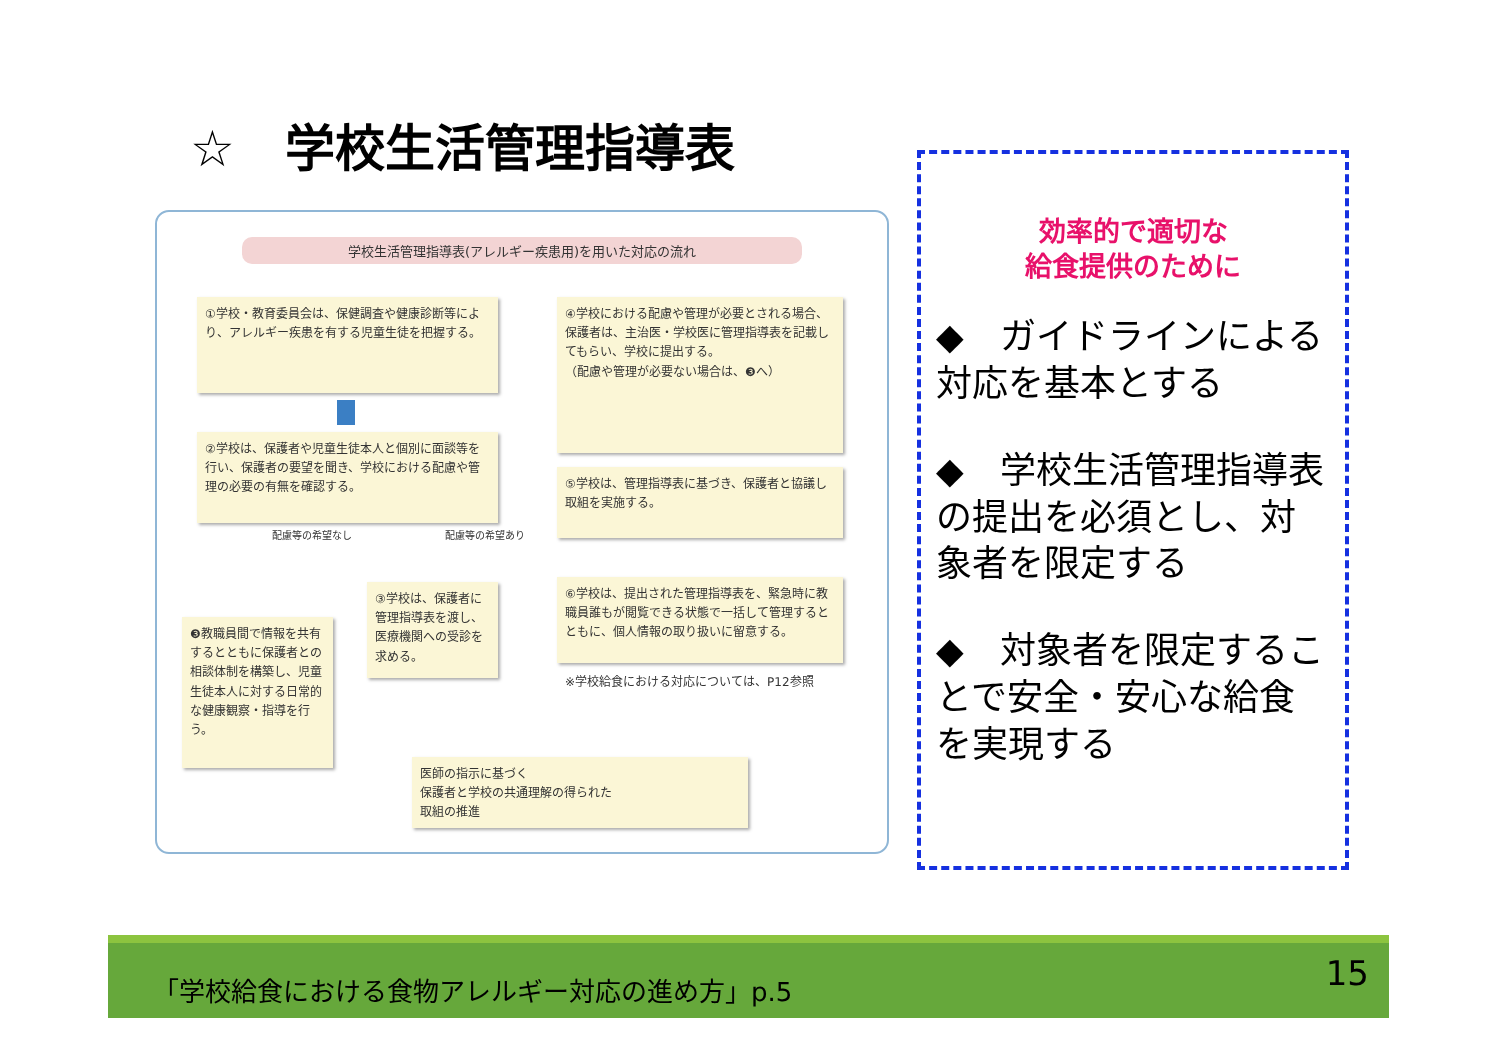☆　学校生活管理指導表
学校生活管理指導表(アレルギー疾患用)を用いた対応の流れ
①学校・教育委員会は、保健調査や健康診断等により、アレルギー疾患を有する児童生徒を把握する。
②学校は、保護者や児童生徒本人と個別に面談等を行い、保護者の要望を聞き、学校における配慮や管理の必要の有無を確認する。
配慮等の希望なし 配慮等の希望あり
❸教職員間で情報を共有するとともに保護者との相談体制を構築し、児童生徒本人に対する日常的な健康観察・指導を行う。
③学校は、保護者に管理指導表を渡し、医療機関への受診を求める。
④学校における配慮や管理が必要とされる場合、保護者は、主治医・学校医に管理指導表を記載してもらい、学校に提出する。
（配慮や管理が必要ない場合は、❸へ）
⑤学校は、管理指導表に基づき、保護者と協議し取組を実施する。
⑥学校は、提出された管理指導表を、緊急時に教職員誰もが閲覧できる状態で一括して管理するとともに、個人情報の取り扱いに留意する。
※学校給食における対応については、P12参照
医師の指示に基づく
保護者と学校の共通理解の得られた
取組の推進
効率的で適切な
給食提供のために
◆　ガイドラインによる対応を基本とする
◆　学校生活管理指導表の提出を必須とし、対象者を限定する
◆　対象者を限定することで安全・安心な給食を実現する
「学校給食における食物アレルギー対応の進め方」p.5
15